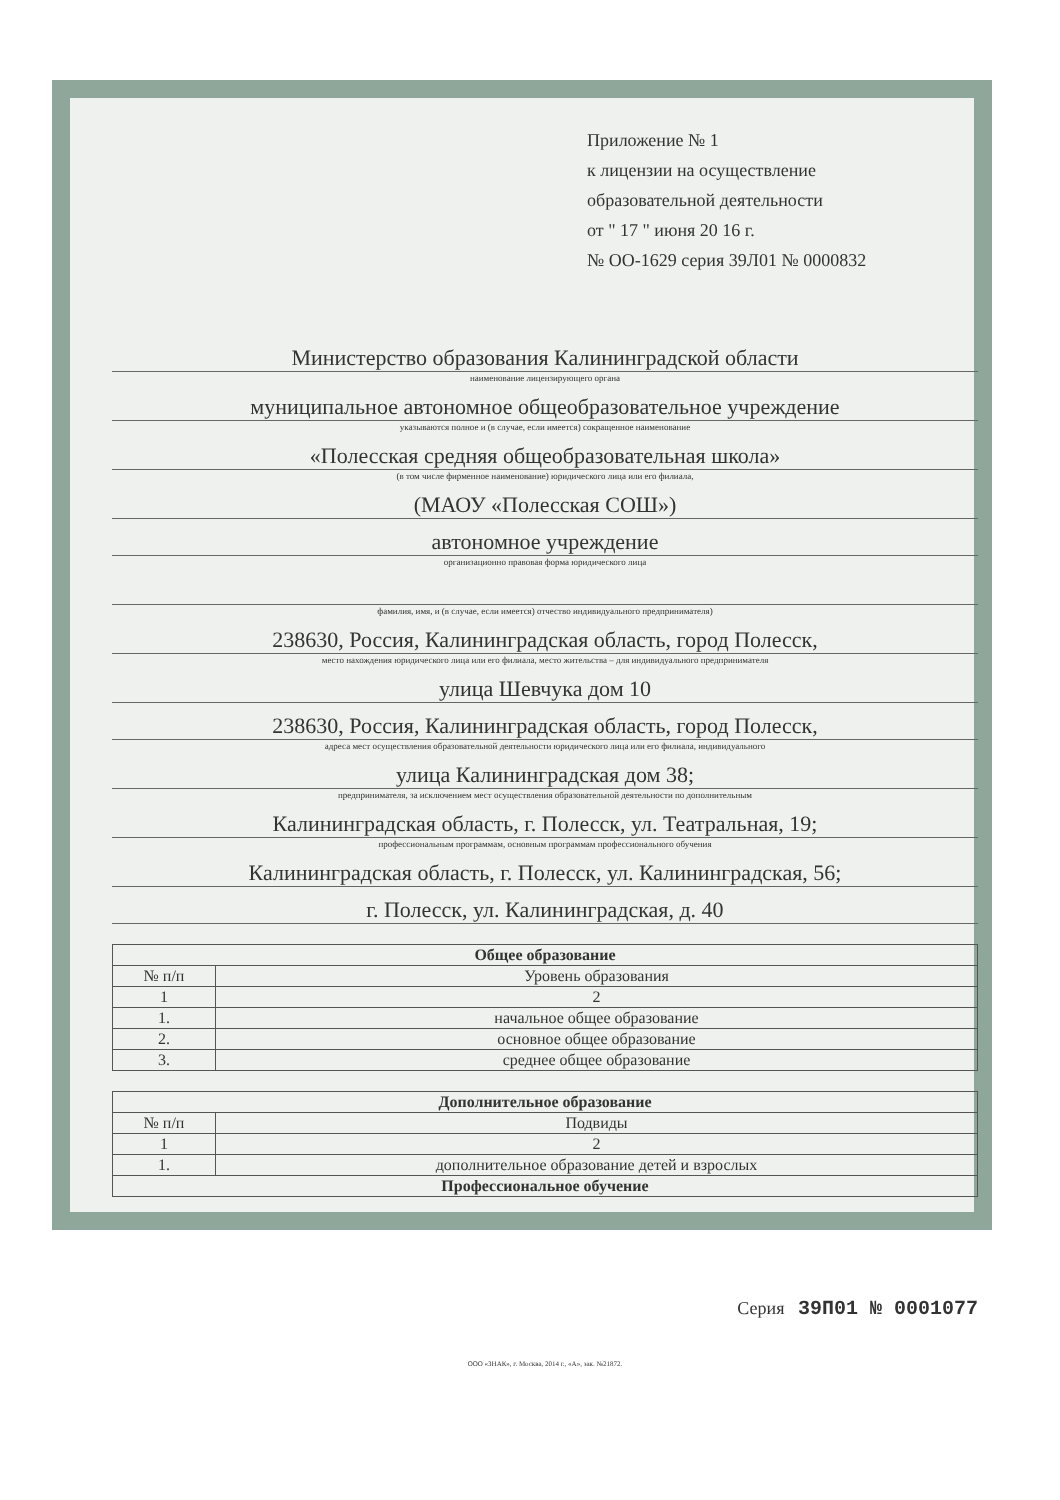Приложение № 1
к лицензии на осуществление
образовательной деятельности
от " 17 " июня 20 16 г.
№ ОО-1629 серия 39Л01 № 0000832
Министерство образования Калининградской области
наименование лицензирующего органа
муниципальное автономное общеобразовательное учреждение
указываются полное и (в случае, если имеется) сокращенное наименование
«Полесская средняя общеобразовательная школа»
(в том числе фирменное наименование) юридического лица или его филиала,
(МАОУ «Полесская СОШ»)
автономное учреждение
организационно правовая форма юридического лица
фамилия, имя, и (в случае, если имеется) отчество индивидуального предпринимателя)
238630, Россия, Калининградская область, город Полесск,
место нахождения юридического лица или его филиала, место жительства – для индивидуального предпринимателя
улица Шевчука дом 10
238630, Россия, Калининградская область, город Полесск,
адреса мест осуществления образовательной деятельности юридического лица или его филиала, индивидуального
улица Калининградская дом 38;
предпринимателя, за исключением мест осуществления образовательной деятельности по дополнительным
Калининградская область, г. Полесск, ул. Театральная, 19;
профессиональным программам, основным программам профессионального обучения
Калининградская область, г. Полесск, ул. Калининградская, 56;
г. Полесск, ул. Калининградская, д. 40
| Общее образование | |
| --- | --- |
| № п/п | Уровень образования |
| 1 | 2 |
| 1. | начальное общее образование |
| 2. | основное общее образование |
| 3. | среднее общее образование |
| Дополнительное образование | |
| --- | --- |
| № п/п | Подвиды |
| 1 | 2 |
| 1. | дополнительное образование детей и взрослых |
| Профессиональное обучение | |
Серия 39П01 № 0001077
ООО «ЗНАК», г. Москва, 2014 г., «А», зак. №21872.